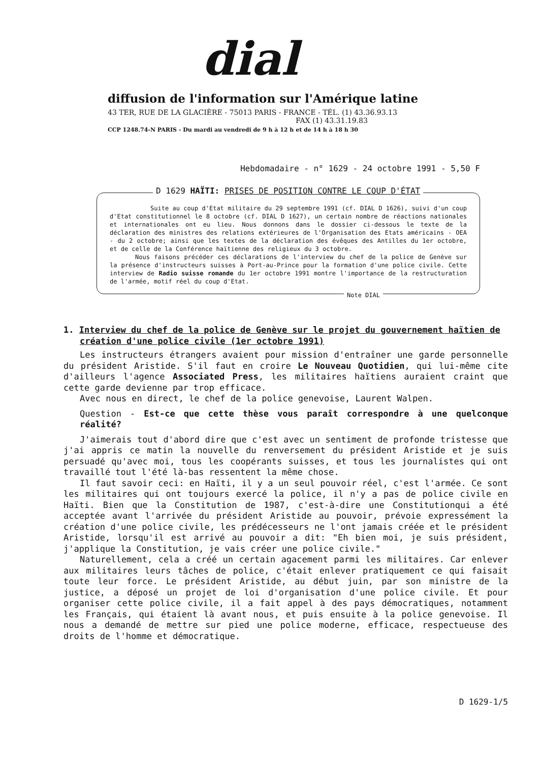dial
diffusion de l'information sur l'Amérique latine
43 TER, RUE DE LA GLACIÈRE - 75013 PARIS - FRANCE - TÉL. (1) 43.36.93.13
FAX (1) 43.31.19.83
CCP 1248.74-N PARIS - Du mardi au vendredi de 9 h à 12 h et de 14 h à 18 h 30
Hebdomadaire - n° 1629 - 24 octobre 1991 - 5,50 F
D 1629 HAÏTI: PRISES DE POSITION CONTRE LE COUP D'ÉTAT
Suite au coup d'Etat militaire du 29 septembre 1991 (cf. DIAL D 1626), suivi d'un coup d'Etat constitutionnel le 8 octobre (cf. DIAL D 1627), un certain nombre de réactions nationales et internationales ont eu lieu. Nous donnons dans le dossier ci-dessous le texte de la déclaration des ministres des relations extérieures de l'Organisation des Etats américains - OEA - du 2 octobre; ainsi que les textes de la déclaration des évêques des Antilles du 1er octobre, et de celle de la Conférence haïtienne des religieux du 3 octobre.
Nous faisons précéder ces déclarations de l'interview du chef de la police de Genève sur la présence d'instructeurs suisses à Port-au-Prince pour la formation d'une police civile. Cette interview de Radio suisse romande du 1er octobre 1991 montre l'importance de la restructuration de l'armée, motif réel du coup d'Etat.
Note DIAL
1. Interview du chef de la police de Genève sur le projet du gouvernement haïtien de création d'une police civile (1er octobre 1991)
Les instructeurs étrangers avaient pour mission d'entraîner une garde personnelle du président Aristide. S'il faut en croire Le Nouveau Quotidien, qui lui-même cite d'ailleurs l'agence Associated Press, les militaires haïtiens auraient craint que cette garde devienne par trop efficace.
Avec nous en direct, le chef de la police genevoise, Laurent Walpen.
Question - Est-ce que cette thèse vous paraît correspondre à une quelconque réalité?
J'aimerais tout d'abord dire que c'est avec un sentiment de profonde tristesse que j'ai appris ce matin la nouvelle du renversement du président Aristide et je suis persuadé qu'avec moi, tous les coopérants suisses, et tous les journalistes qui ont travaillé tout l'été là-bas ressentent la même chose.
Il faut savoir ceci: en Haïti, il y a un seul pouvoir réel, c'est l'armée. Ce sont les militaires qui ont toujours exercé la police, il n'y a pas de police civile en Haïti. Bien que la Constitution de 1987, c'est-à-dire une Constitutionqui a été acceptée avant l'arrivée du président Aristide au pouvoir, prévoie expressément la création d'une police civile, les prédécesseurs ne l'ont jamais créée et le président Aristide, lorsqu'il est arrivé au pouvoir a dit: "Eh bien moi, je suis président, j'applique la Constitution, je vais créer une police civile."
Naturellement, cela a créé un certain agacement parmi les militaires. Car enlever aux militaires leurs tâches de police, c'était enlever pratiquement ce qui faisait toute leur force. Le président Aristide, au début juin, par son ministre de la justice, a déposé un projet de loi d'organisation d'une police civile. Et pour organiser cette police civile, il a fait appel à des pays démocratiques, notamment les Français, qui étaient là avant nous, et puis ensuite à la police genevoise. Il nous a demandé de mettre sur pied une police moderne, efficace, respectueuse des droits de l'homme et démocratique.
D 1629-1/5